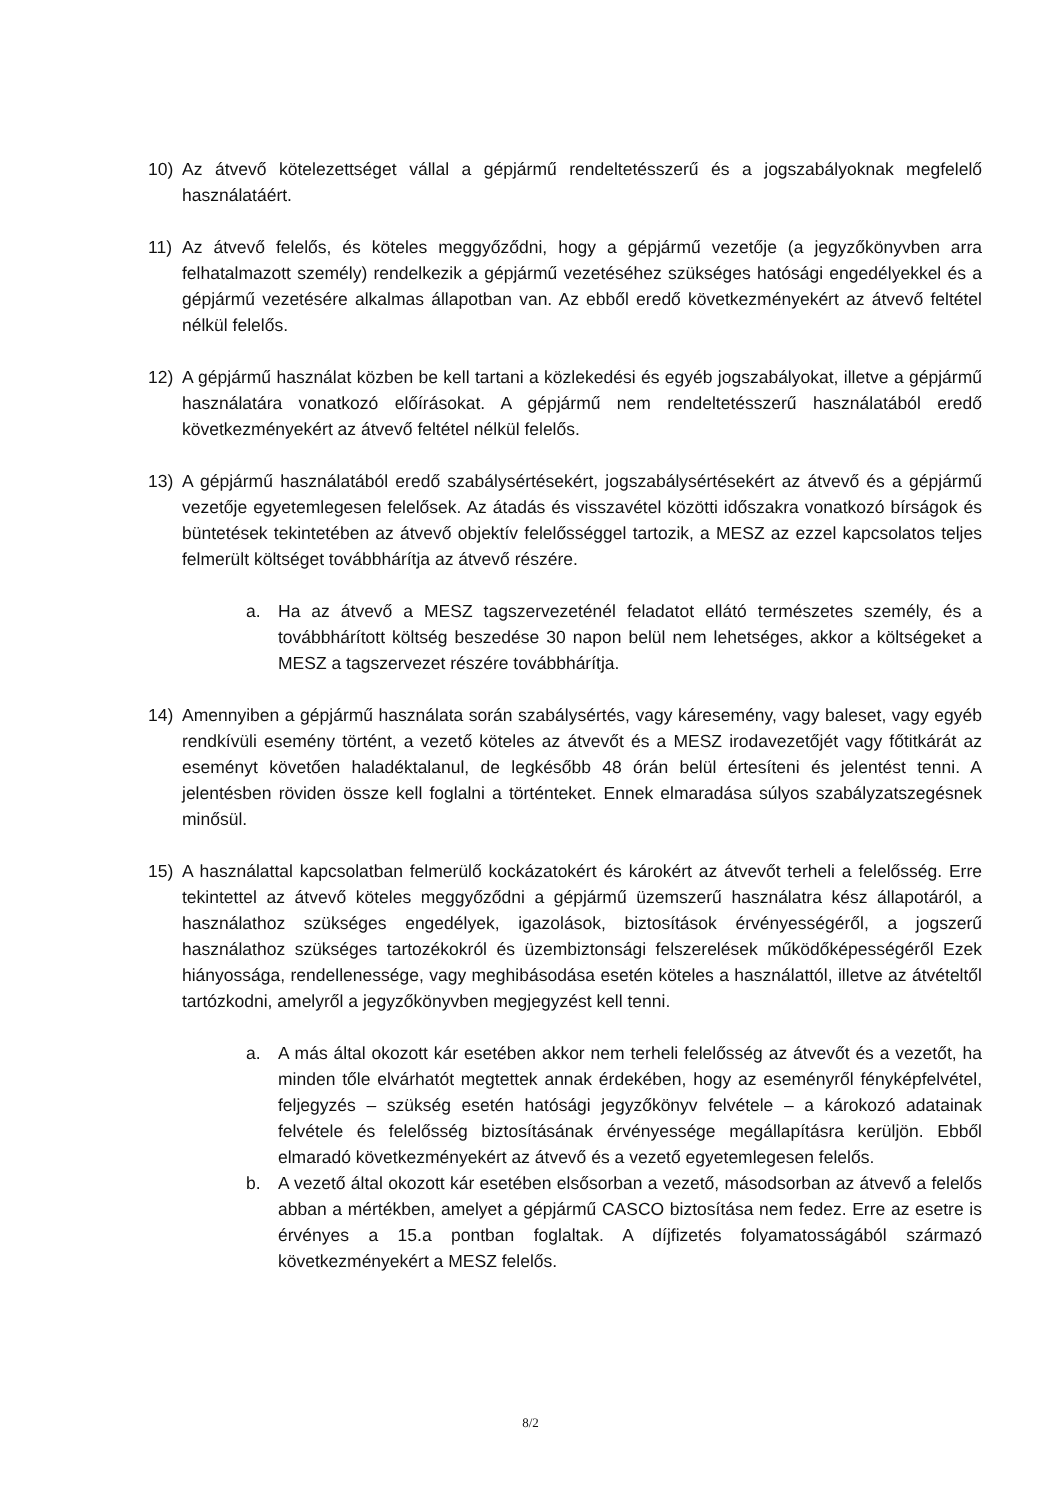10) Az átvevő kötelezettséget vállal a gépjármű rendeltetésszerű és a jogszabályoknak megfelelő használatáért.
11) Az átvevő felelős, és köteles meggyőződni, hogy a gépjármű vezetője (a jegyzőkönyvben arra felhatalmazott személy) rendelkezik a gépjármű vezetéséhez szükséges hatósági engedélyekkel és a gépjármű vezetésére alkalmas állapotban van. Az ebből eredő következményekért az átvevő feltétel nélkül felelős.
12) A gépjármű használat közben be kell tartani a közlekedési és egyéb jogszabályokat, illetve a gépjármű használatára vonatkozó előírásokat. A gépjármű nem rendeltetésszerű használatából eredő következményekért az átvevő feltétel nélkül felelős.
13) A gépjármű használatából eredő szabálysértésekért, jogszabálysértésekért az átvevő és a gépjármű vezetője egyetemlegesen felelősek. Az átadás és visszavétel közötti időszakra vonatkozó bírságok és büntetések tekintetében az átvevő objektív felelősséggel tartozik, a MESZ az ezzel kapcsolatos teljes felmerült költséget továbbhárítja az átvevő részére.
a. Ha az átvevő a MESZ tagszervezeténél feladatot ellátó természetes személy, és a továbbhárított költség beszedése 30 napon belül nem lehetséges, akkor a költségeket a MESZ a tagszervezet részére továbbhárítja.
14) Amennyiben a gépjármű használata során szabálysértés, vagy káresemény, vagy baleset, vagy egyéb rendkívüli esemény történt, a vezető köteles az átvevőt és a MESZ irodavezetőjét vagy főtitkárát az eseményt követően haladéktalanul, de legkésőbb 48 órán belül értesíteni és jelentést tenni. A jelentésben röviden össze kell foglalni a történteket. Ennek elmaradása súlyos szabályzatszegésnek minősül.
15) A használattal kapcsolatban felmerülő kockázatokért és károkért az átvevőt terheli a felelősség. Erre tekintettel az átvevő köteles meggyőződni a gépjármű üzemszerű használatra kész állapotáról, a használathoz szükséges engedélyek, igazolások, biztosítások érvényességéről, a jogszerű használathoz szükséges tartozékokról és üzembiztonsági felszerelések működőképességéről Ezek hiányossága, rendellenessége, vagy meghibásodása esetén köteles a használattól, illetve az átvételtől tartózkodni, amelyről a jegyzőkönyvben megjegyzést kell tenni.
a. A más által okozott kár esetében akkor nem terheli felelősség az átvevőt és a vezetőt, ha minden tőle elvárhatót megtettek annak érdekében, hogy az eseményről fényképfelvétel, feljegyzés – szükség esetén hatósági jegyzőkönyv felvétele – a károkozó adatainak felvétele és felelősség biztosításának érvényessége megállapításra kerüljön. Ebből elmaradó következményekért az átvevő és a vezető egyetemlegesen felelős.
b. A vezető által okozott kár esetében elsősorban a vezető, másodsorban az átvevő a felelős abban a mértékben, amelyet a gépjármű CASCO biztosítása nem fedez. Erre az esetre is érvényes a 15.a pontban foglaltak. A díjfizetés folyamatosságából származó következményekért a MESZ felelős.
8/2